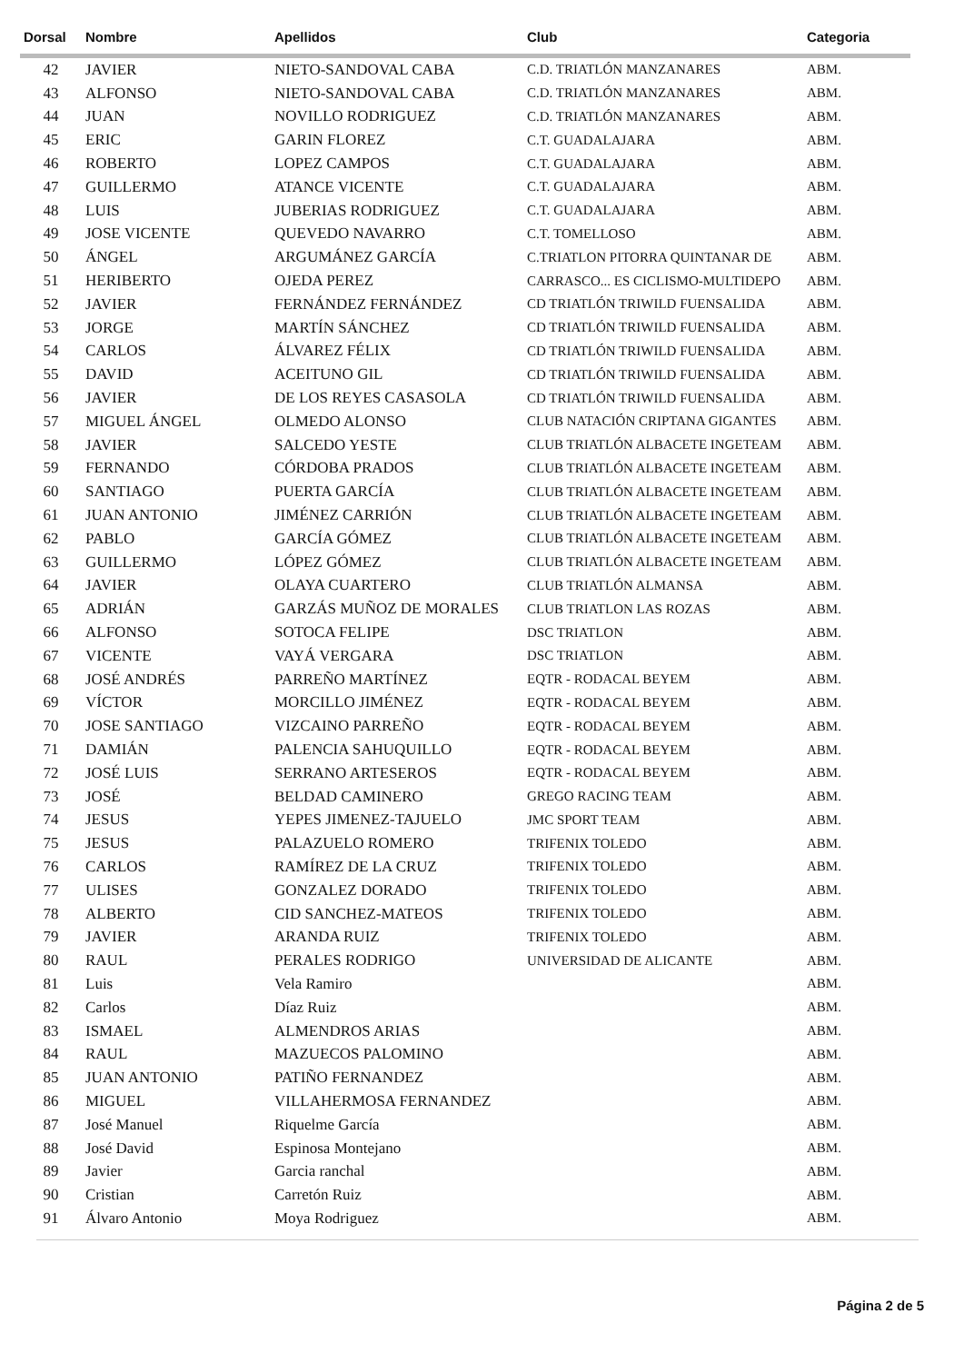| Dorsal | Nombre | Apellidos | Club | Categoria |
| --- | --- | --- | --- | --- |
| 42 | JAVIER | NIETO-SANDOVAL CABA | C.D. TRIATLÓN MANZANARES | ABM. |
| 43 | ALFONSO | NIETO-SANDOVAL CABA | C.D. TRIATLÓN MANZANARES | ABM. |
| 44 | JUAN | NOVILLO RODRIGUEZ | C.D. TRIATLÓN MANZANARES | ABM. |
| 45 | ERIC | GARIN FLOREZ | C.T. GUADALAJARA | ABM. |
| 46 | ROBERTO | LOPEZ CAMPOS | C.T. GUADALAJARA | ABM. |
| 47 | GUILLERMO | ATANCE VICENTE | C.T. GUADALAJARA | ABM. |
| 48 | LUIS | JUBERIAS RODRIGUEZ | C.T. GUADALAJARA | ABM. |
| 49 | JOSE VICENTE | QUEVEDO NAVARRO | C.T. TOMELLOSO | ABM. |
| 50 | ÁNGEL | ARGUMÁNEZ GARCÍA | C.TRIATLON PITORRA QUINTANAR DE | ABM. |
| 51 | HERIBERTO | OJEDA PEREZ | CARRASCO... ES CICLISMO-MULTIDEPO | ABM. |
| 52 | JAVIER | FERNÁNDEZ FERNÁNDEZ | CD TRIATLÓN TRIWILD FUENSALIDA | ABM. |
| 53 | JORGE | MARTÍN SÁNCHEZ | CD TRIATLÓN TRIWILD FUENSALIDA | ABM. |
| 54 | CARLOS | ÁLVAREZ FÉLIX | CD TRIATLÓN TRIWILD FUENSALIDA | ABM. |
| 55 | DAVID | ACEITUNO GIL | CD TRIATLÓN TRIWILD FUENSALIDA | ABM. |
| 56 | JAVIER | DE LOS REYES CASASOLA | CD TRIATLÓN TRIWILD FUENSALIDA | ABM. |
| 57 | MIGUEL ÁNGEL | OLMEDO ALONSO | CLUB NATACIÓN CRIPTANA GIGANTES | ABM. |
| 58 | JAVIER | SALCEDO YESTE | CLUB TRIATLÓN ALBACETE INGETEAM | ABM. |
| 59 | FERNANDO | CÓRDOBA PRADOS | CLUB TRIATLÓN ALBACETE INGETEAM | ABM. |
| 60 | SANTIAGO | PUERTA GARCÍA | CLUB TRIATLÓN ALBACETE INGETEAM | ABM. |
| 61 | JUAN ANTONIO | JIMÉNEZ CARRIÓN | CLUB TRIATLÓN ALBACETE INGETEAM | ABM. |
| 62 | PABLO | GARCÍA GÓMEZ | CLUB TRIATLÓN ALBACETE INGETEAM | ABM. |
| 63 | GUILLERMO | LÓPEZ GÓMEZ | CLUB TRIATLÓN ALBACETE INGETEAM | ABM. |
| 64 | JAVIER | OLAYA CUARTERO | CLUB TRIATLÓN ALMANSA | ABM. |
| 65 | ADRIÁN | GARZÁS MUÑOZ DE MORALES | CLUB TRIATLON LAS ROZAS | ABM. |
| 66 | ALFONSO | SOTOCA FELIPE | DSC TRIATLON | ABM. |
| 67 | VICENTE | VAYÁ VERGARA | DSC TRIATLON | ABM. |
| 68 | JOSÉ ANDRÉS | PARREÑO MARTÍNEZ | EQTR - RODACAL BEYEM | ABM. |
| 69 | VÍCTOR | MORCILLO JIMÉNEZ | EQTR - RODACAL BEYEM | ABM. |
| 70 | JOSE SANTIAGO | VIZCAINO PARREÑO | EQTR - RODACAL BEYEM | ABM. |
| 71 | DAMIÁN | PALENCIA SAHUQUILLO | EQTR - RODACAL BEYEM | ABM. |
| 72 | JOSÉ LUIS | SERRANO ARTESEROS | EQTR - RODACAL BEYEM | ABM. |
| 73 | JOSÉ | BELDAD CAMINERO | GREGO RACING TEAM | ABM. |
| 74 | JESUS | YEPES JIMENEZ-TAJUELO | JMC SPORT TEAM | ABM. |
| 75 | JESUS | PALAZUELO ROMERO | TRIFENIX TOLEDO | ABM. |
| 76 | CARLOS | RAMÍREZ DE LA CRUZ | TRIFENIX TOLEDO | ABM. |
| 77 | ULISES | GONZALEZ DORADO | TRIFENIX TOLEDO | ABM. |
| 78 | ALBERTO | CID SANCHEZ-MATEOS | TRIFENIX TOLEDO | ABM. |
| 79 | JAVIER | ARANDA RUIZ | TRIFENIX TOLEDO | ABM. |
| 80 | RAUL | PERALES RODRIGO | UNIVERSIDAD DE ALICANTE | ABM. |
| 81 | Luis | Vela Ramiro | | ABM. |
| 82 | Carlos | Díaz Ruiz | | ABM. |
| 83 | ISMAEL | ALMENDROS ARIAS | | ABM. |
| 84 | RAUL | MAZUECOS PALOMINO | | ABM. |
| 85 | JUAN ANTONIO | PATIÑO FERNANDEZ | | ABM. |
| 86 | MIGUEL | VILLAHERMOSA FERNANDEZ | | ABM. |
| 87 | José Manuel | Riquelme García | | ABM. |
| 88 | José David | Espinosa Montejano | | ABM. |
| 89 | Javier | Garcia ranchal | | ABM. |
| 90 | Cristian | Carretón Ruiz | | ABM. |
| 91 | Álvaro Antonio | Moya Rodriguez | | ABM. |
Página 2 de 5